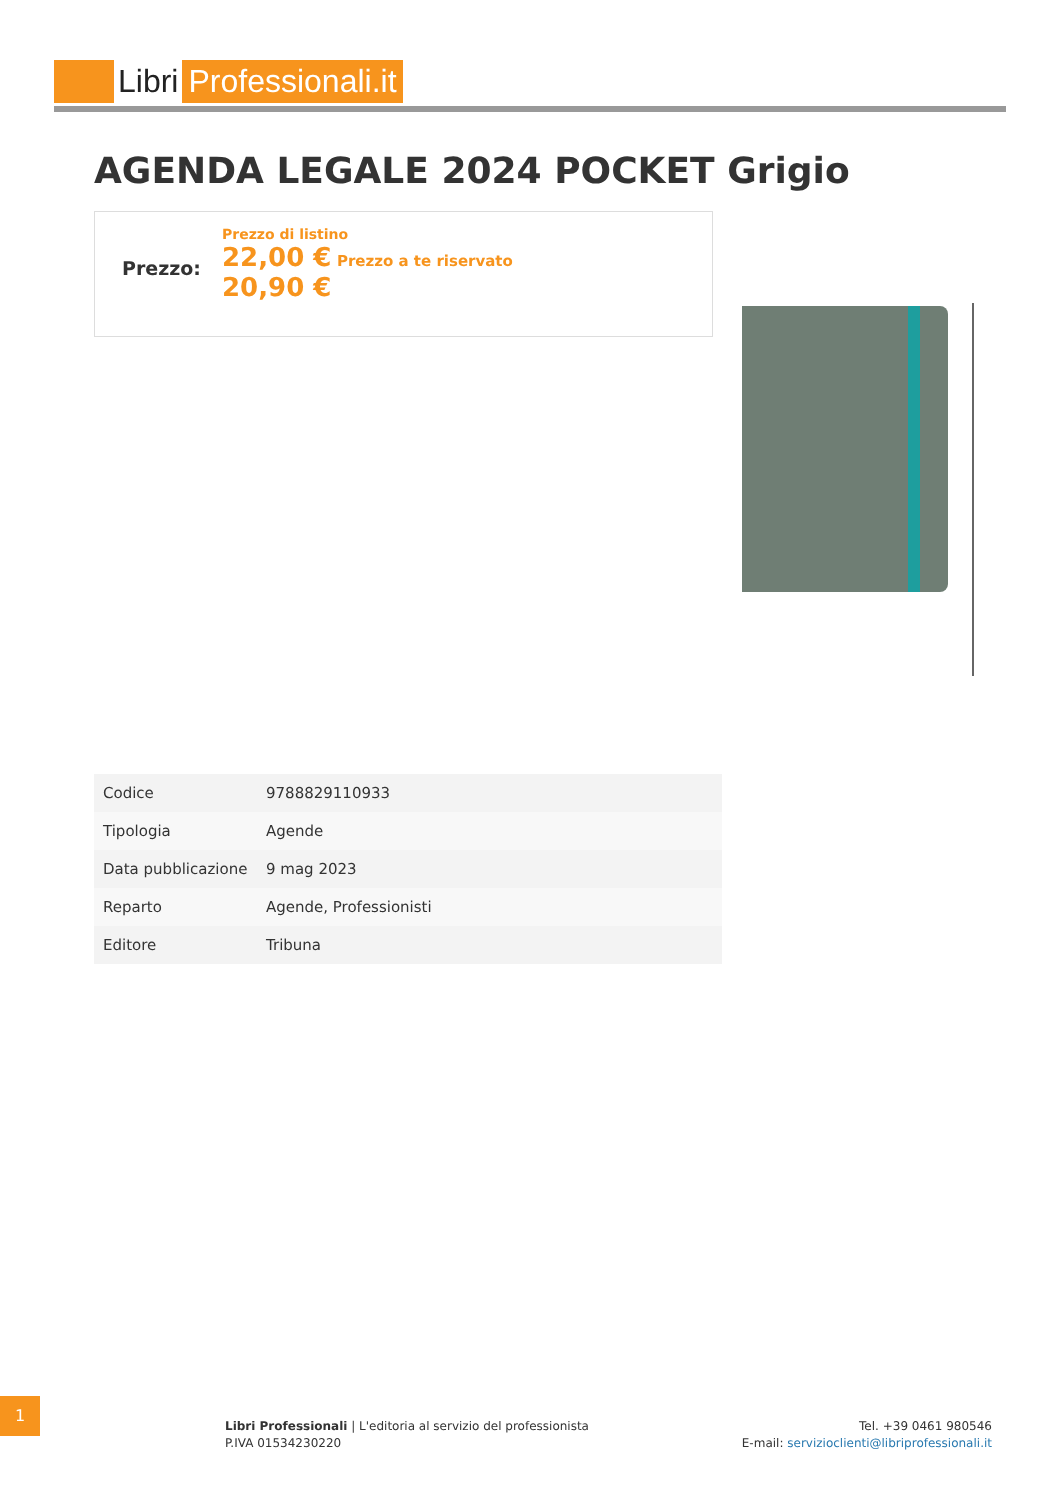Libri Professionali.it
AGENDA LEGALE 2024 POCKET Grigio
Prezzo:
Prezzo di listino
22,00 € Prezzo a te riservato
20,90 €
| Codice | 9788829110933 |
| Tipologia | Agende |
| Data pubblicazione | 9 mag 2023 |
| Reparto | Agende, Professionisti |
| Editore | Tribuna |
1
Libri Professionali | L'editoria al servizio del professionista
P.IVA 01534230220
Tel. +39 0461 980546
E-mail: servizioclienti@libriprofessionali.it